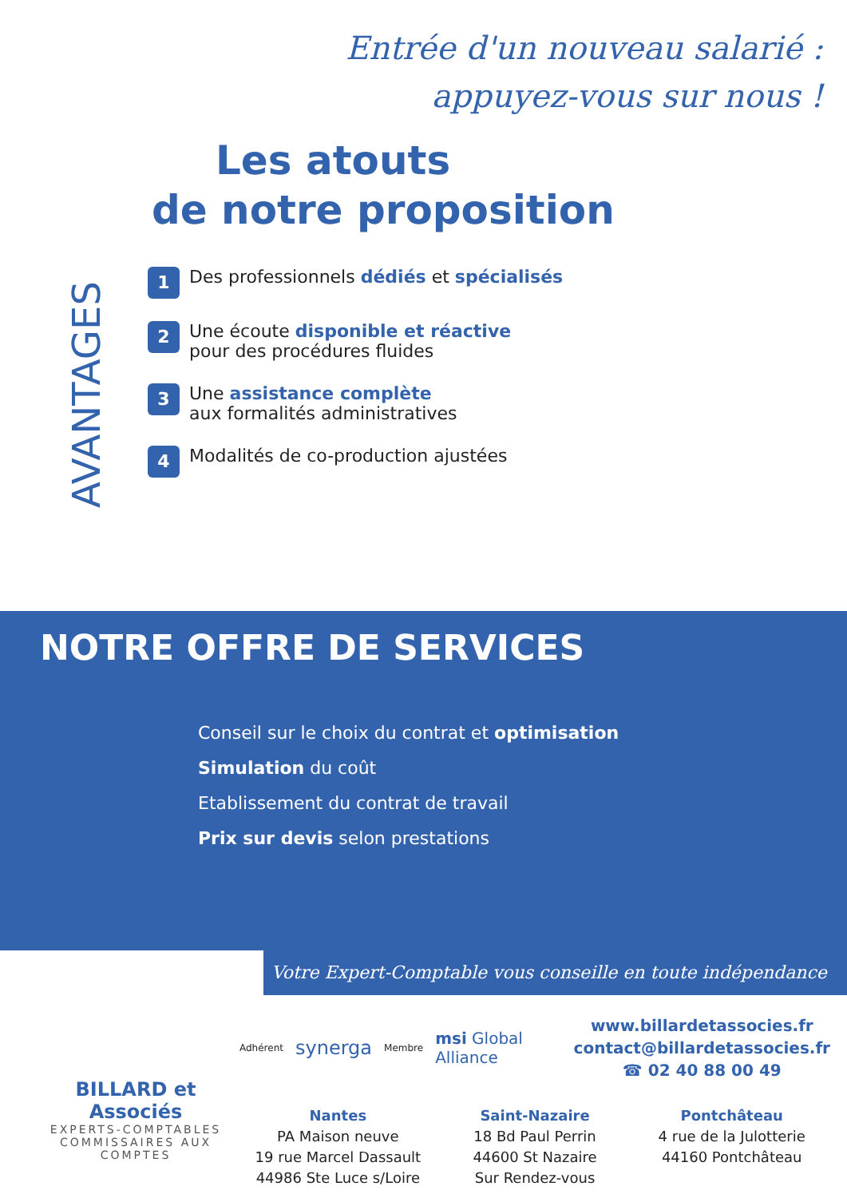Entrée d'un nouveau salarié :
appuyez-vous sur nous !
Les atouts
de notre proposition
AVANTAGES
1
Des professionnels dédiés et spécialisés
2
Une écoute disponible et réactive
pour des procédures fluides
3
Une assistance complète
aux formalités administratives
4
Modalités de co-production ajustées
NOTRE OFFRE DE SERVICES
Conseil sur le choix du contrat et optimisation
Simulation du coût
Etablissement du contrat de travail
Prix sur devis selon prestations
Votre Expert-Comptable vous conseille en toute indépendance
BILLARD et Associés
EXPERTS-COMPTABLES
COMMISSAIRES AUX COMPTES
Adhérent synerga Membre msi Global Alliance
www.billardetassocies.fr
contact@billardetassocies.fr
☎ 02 40 88 00 49
Nantes
PA Maison neuve
19 rue Marcel Dassault
44986 Ste Luce s/Loire
Saint-Nazaire
18 Bd Paul Perrin
44600 St Nazaire
Sur Rendez-vous
Pontchâteau
4 rue de la Julotterie
44160 Pontchâteau